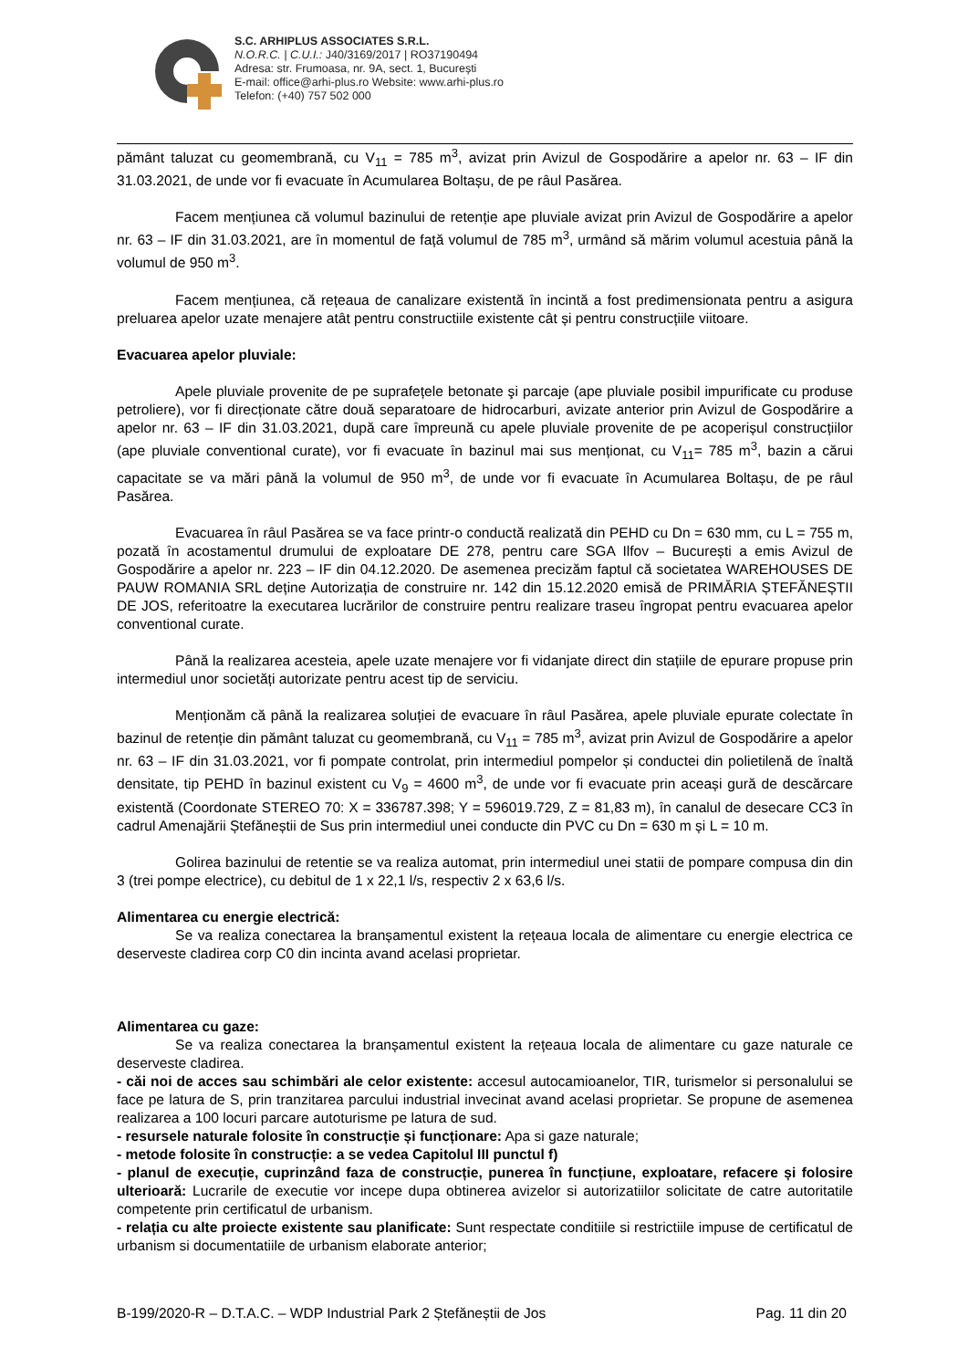S.C. ARHIPLUS ASSOCIATES S.R.L.
N.O.R.C. | C.U.I.: J40/3169/2017 | RO37190494
Adresa: str. Frumoasa, nr. 9A, sect. 1, București
E-mail: office@arhi-plus.ro Website: www.arhi-plus.ro
Telefon: (+40) 757 502 000
pământ taluzat cu geomembrană, cu V<sub>11</sub> = 785 m<sup>3</sup>, avizat prin Avizul de Gospodărire a apelor nr. 63 – IF din 31.03.2021, de unde vor fi evacuate în Acumularea Boltașu, de pe râul Pasărea.
Facem mențiunea că volumul bazinului de retenție ape pluviale avizat prin Avizul de Gospodărire a apelor nr. 63 – IF din 31.03.2021, are în momentul de față volumul de 785 m<sup>3</sup>, urmând să mărim volumul acestuia până la volumul de 950 m<sup>3</sup>.
Facem mențiunea, că rețeaua de canalizare existentă în incintă a fost predimensionata pentru a asigura preluarea apelor uzate menajere atât pentru constructiile existente cât și pentru construcțiile viitoare.
Evacuarea apelor pluviale:
Apele pluviale provenite de pe suprafețele betonate şi parcaje (ape pluviale posibil impurificate cu produse petroliere), vor fi direcționate către două separatoare de hidrocarburi, avizate anterior prin Avizul de Gospodărire a apelor nr. 63 – IF din 31.03.2021, după care împreună cu apele pluviale provenite de pe acoperișul construcțiilor (ape pluviale conventional curate), vor fi evacuate în bazinul mai sus menționat, cu V<sub>11</sub>= 785 m<sup>3</sup>, bazin a cărui capacitate se va mări până la volumul de 950 m<sup>3</sup>, de unde vor fi evacuate în Acumularea Boltașu, de pe râul Pasărea.
Evacuarea în râul Pasărea se va face printr-o conductă realizată din PEHD cu Dn = 630 mm, cu L = 755 m, pozată în acostamentul drumului de exploatare DE 278, pentru care SGA Ilfov – București a emis Avizul de Gospodărire a apelor nr. 223 – IF din 04.12.2020. De asemenea precizăm faptul că societatea WAREHOUSES DE PAUW ROMANIA SRL deține Autorizația de construire nr. 142 din 15.12.2020 emisă de PRIMĂRIA ȘTEFĂNEȘTII DE JOS, referitoatre la executarea lucrărilor de construire pentru realizare traseu îngropat pentru evacuarea apelor conventional curate.
Până la realizarea acesteia, apele uzate menajere vor fi vidanjate direct din stațiile de epurare propuse prin intermediul unor societăți autorizate pentru acest tip de serviciu.
Menționăm că până la realizarea soluției de evacuare în râul Pasărea, apele pluviale epurate colectate în bazinul de retenție din pământ taluzat cu geomembrană, cu V<sub>11</sub> = 785 m<sup>3</sup>, avizat prin Avizul de Gospodărire a apelor nr. 63 – IF din 31.03.2021, vor fi pompate controlat, prin intermediul pompelor și conductei din polietilenă de înaltă densitate, tip PEHD în bazinul existent cu V<sub>9</sub> = 4600 m<sup>3</sup>, de unde vor fi evacuate prin aceași gură de descărcare existentă (Coordonate STEREO 70: X = 336787.398; Y = 596019.729, Z = 81,83 m), în canalul de desecare CC3 în cadrul Amenajării Ștefăneștii de Sus prin intermediul unei conducte din PVC cu Dn = 630 m și L = 10 m.
Golirea bazinului de retentie se va realiza automat, prin intermediul unei statii de pompare compusa din din 3 (trei pompe electrice), cu debitul de 1 x 22,1 l/s, respectiv 2 x 63,6 l/s.
Alimentarea cu energie electrică:
Se va realiza conectarea la branșamentul existent la rețeaua locala de alimentare cu energie electrica ce deserveste cladirea corp C0 din incinta avand acelasi proprietar.
Alimentarea cu gaze:
Se va realiza conectarea la branșamentul existent la rețeaua locala de alimentare cu gaze naturale ce deserveste cladirea.
- căi noi de acces sau schimbări ale celor existente: accesul autocamioanelor, TIR, turismelor si personalului se face pe latura de S, prin tranzitarea parcului industrial invecinat avand acelasi proprietar. Se propune de asemenea realizarea a 100 locuri parcare autoturisme pe latura de sud.
- resursele naturale folosite în construcție și funcționare: Apa si gaze naturale;
- metode folosite în construcție: a se vedea Capitolul III punctul f)
- planul de execuție, cuprinzând faza de construcție, punerea în funcțiune, exploatare, refacere și folosire ulterioară: Lucrarile de executie vor incepe dupa obtinerea avizelor si autorizatiilor solicitate de catre autoritatile competente prin certificatul de urbanism.
- relația cu alte proiecte existente sau planificate: Sunt respectate conditiile si restrictiile impuse de certificatul de urbanism si documentatiile de urbanism elaborate anterior;
B-199/2020-R – D.T.A.C. – WDP Industrial Park 2 Ștefăneștii de Jos Pag. 11 din 20